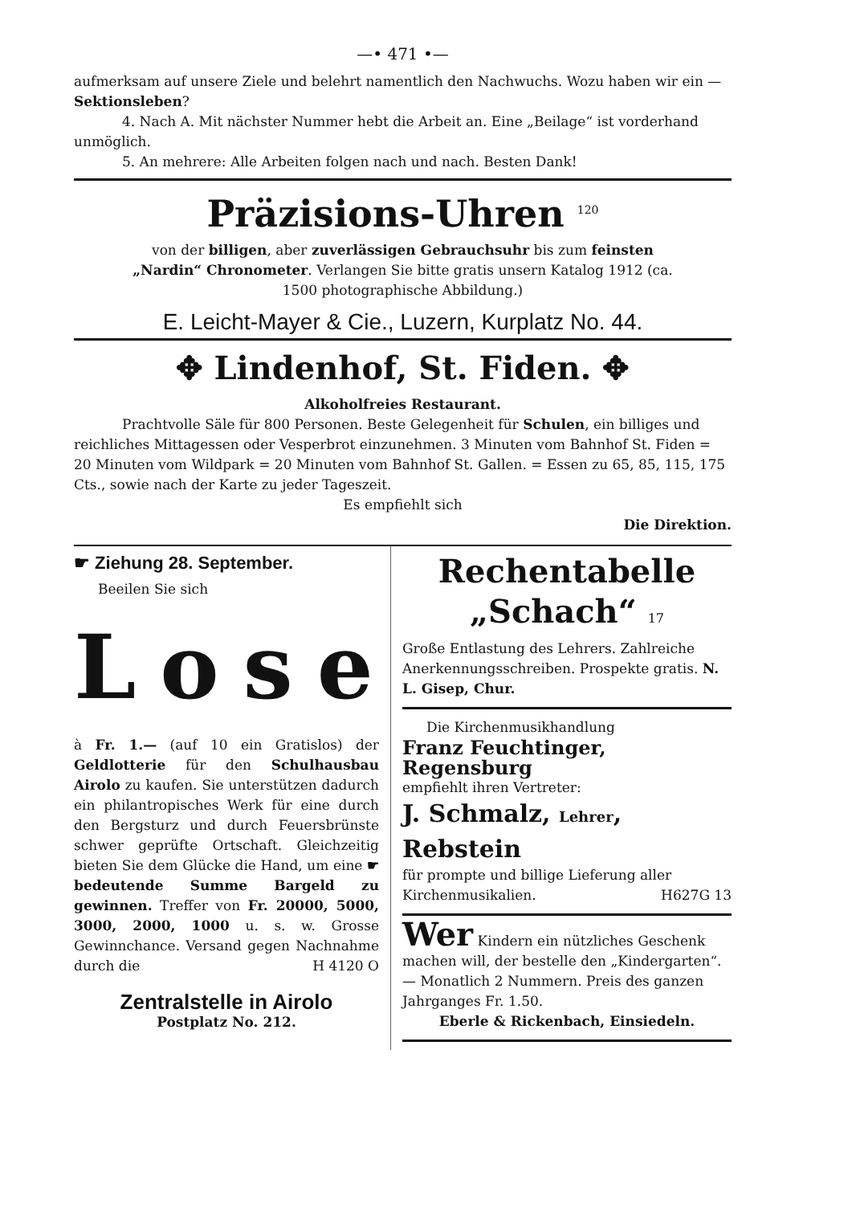—• 471 •—
aufmerksam auf unsere Ziele und belehrt namentlich den Nachwuchs. Wozu haben wir ein — Sektionsleben?
4. Nach A. Mit nächster Nummer hebt die Arbeit an. Eine „Beilage“ ist vorderhand unmöglich.
5. An mehrere: Alle Arbeiten folgen nach und nach. Besten Dank!
Präzisions-Uhren <sup>120</sup>
von der billigen, aber zuverlässigen Gebrauchsuhr bis zum feinsten „Nardin“ Chronometer. Verlangen Sie bitte gratis unsern Katalog 1912 (ca. 1500 photographische Abbildung.)
E. Leicht-Mayer & Cie., Luzern, Kurplatz No. 44.
✥ Lindenhof, St. Fiden. ✥
Alkoholfreies Restaurant.
Prachtvolle Säle für 800 Personen. Beste Gelegenheit für Schulen, ein billiges und reichliches Mittagessen oder Vesperbrot einzunehmen. 3 Minuten vom Bahnhof St. Fiden = 20 Minuten vom Wildpark = 20 Minuten vom Bahnhof St. Gallen. = Essen zu 65, 85, 115, 175 Cts., sowie nach der Karte zu jeder Tageszeit.
Es empfiehlt sich
Die Direktion.
☛ Ziehung 28. September.
Beeilen Sie sich
Lose
à Fr. 1.— (auf 10 ein Gratislos) der Geldlotterie für den Schulhausbau Airolo zu kaufen. Sie unterstützen dadurch ein philantropisches Werk für eine durch den Bergsturz und durch Feuersbrünste schwer geprüfte Ortschaft. Gleichzeitig bieten Sie dem Glücke die Hand, um eine ☛ bedeutende Summe Bargeld zu gewinnen. Treffer von Fr. 20000, 5000, 3000, 2000, 1000 u. s. w. Grosse Gewinnchance. Versand gegen Nachnahme durch die H 4120 O
Zentralstelle in Airolo
Postplatz No. 212.
Rechentabelle
„Schach“ 17
Große Entlastung des Lehrers. Zahlreiche Anerkennungsschreiben. Prospekte gratis. N. L. Gisep, Chur.
Die Kirchenmusikhandlung
Franz Feuchtinger, Regensburg
empfiehlt ihren Vertreter:
J. Schmalz, Lehrer, Rebstein
für prompte und billige Lieferung aller Kirchenmusikalien. H627G 13
Wer Kindern ein nützliches Geschenk machen will, der bestelle den „Kindergarten“. — Monatlich 2 Nummern. Preis des ganzen Jahrganges Fr. 1.50.
Eberle & Rickenbach, Einsiedeln.